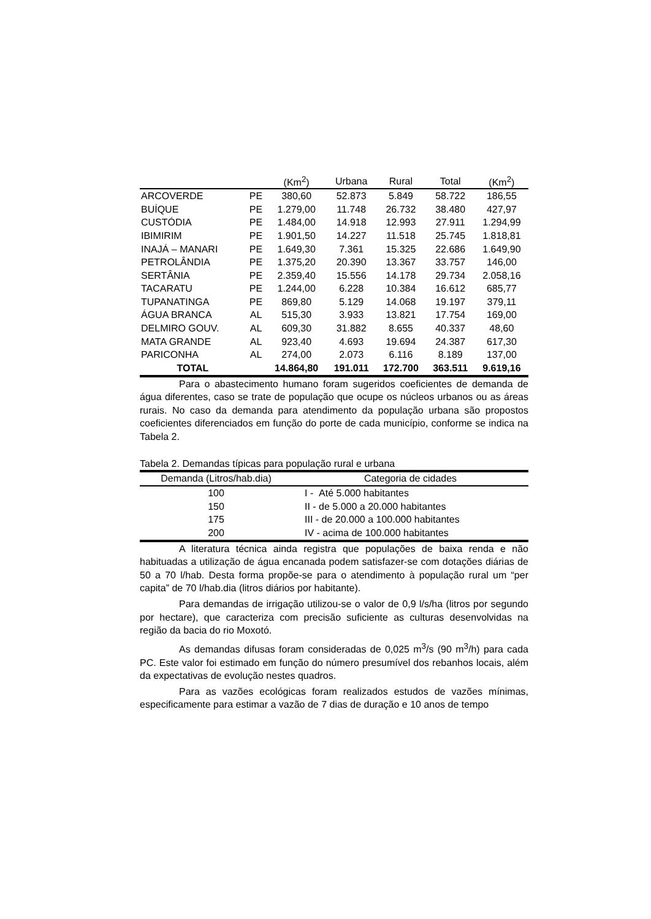| | | (Km<sup>2</sup>) | Urbana | Rural | Total | (Km<sup>2</sup>) |
| --- | --- | --- | --- | --- | --- | --- |
| ARCOVERDE | PE | 380,60 | 52.873 | 5.849 | 58.722 | 186,55 |
| BUÍQUE | PE | 1.279,00 | 11.748 | 26.732 | 38.480 | 427,97 |
| CUSTÓDIA | PE | 1.484,00 | 14.918 | 12.993 | 27.911 | 1.294,99 |
| IBIMIRIM | PE | 1.901,50 | 14.227 | 11.518 | 25.745 | 1.818,81 |
| INAJÁ – MANARI | PE | 1.649,30 | 7.361 | 15.325 | 22.686 | 1.649,90 |
| PETROLÂNDIA | PE | 1.375,20 | 20.390 | 13.367 | 33.757 | 146,00 |
| SERTÂNIA | PE | 2.359,40 | 15.556 | 14.178 | 29.734 | 2.058,16 |
| TACARATU | PE | 1.244,00 | 6.228 | 10.384 | 16.612 | 685,77 |
| TUPANATINGA | PE | 869,80 | 5.129 | 14.068 | 19.197 | 379,11 |
| ÁGUA BRANCA | AL | 515,30 | 3.933 | 13.821 | 17.754 | 169,00 |
| DELMIRO GOUV. | AL | 609,30 | 31.882 | 8.655 | 40.337 | 48,60 |
| MATA GRANDE | AL | 923,40 | 4.693 | 19.694 | 24.387 | 617,30 |
| PARICONHA | AL | 274,00 | 2.073 | 6.116 | 8.189 | 137,00 |
| TOTAL | | 14.864,80 | 191.011 | 172.700 | 363.511 | 9.619,16 |
Para o abastecimento humano foram sugeridos coeficientes de demanda de água diferentes, caso se trate de população que ocupe os núcleos urbanos ou as áreas rurais. No caso da demanda para atendimento da população urbana são propostos coeficientes diferenciados em função do porte de cada município, conforme se indica na Tabela 2.
Tabela 2. Demandas típicas para população rural e urbana
| Demanda (Litros/hab.dia) | Categoria de cidades |
| --- | --- |
| 100 | I - Até 5.000 habitantes |
| 150 | II - de 5.000 a 20.000 habitantes |
| 175 | III - de 20.000 a 100.000 habitantes |
| 200 | IV - acima de 100.000 habitantes |
A literatura técnica ainda registra que populações de baixa renda e não habituadas a utilização de água encanada podem satisfazer-se com dotações diárias de 50 a 70 l/hab. Desta forma propõe-se para o atendimento à população rural um “per capita” de 70 l/hab.dia (litros diários por habitante).
Para demandas de irrigação utilizou-se o valor de 0,9 l/s/ha (litros por segundo por hectare), que caracteriza com precisão suficiente as culturas desenvolvidas na região da bacia do rio Moxotó.
As demandas difusas foram consideradas de 0,025 m<sup>3</sup>/s (90 m<sup>3</sup>/h) para cada PC. Este valor foi estimado em função do número presumível dos rebanhos locais, além da expectativas de evolução nestes quadros.
Para as vazões ecológicas foram realizados estudos de vazões mínimas, especificamente para estimar a vazão de 7 dias de duração e 10 anos de tempo